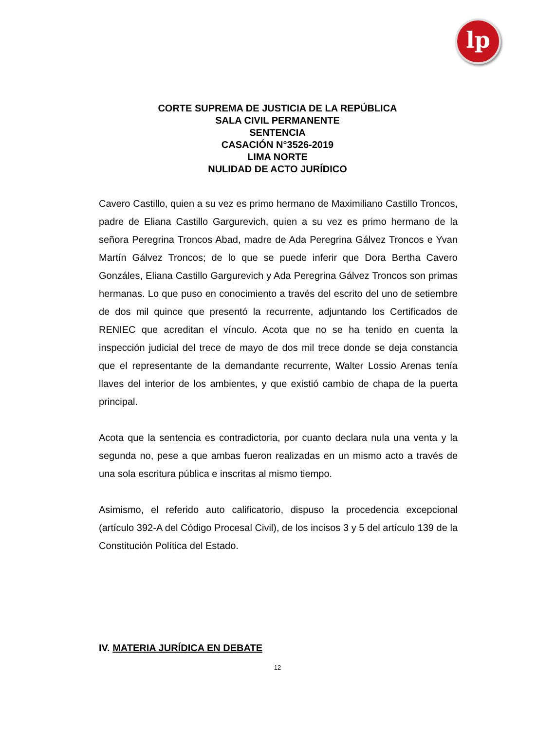lp
CORTE SUPREMA DE JUSTICIA DE LA REPÚBLICA
SALA CIVIL PERMANENTE
SENTENCIA
CASACIÓN N°3526-2019
LIMA NORTE
NULIDAD DE ACTO JURÍDICO
Cavero Castillo, quien a su vez es primo hermano de Maximiliano Castillo Troncos, padre de Eliana Castillo Gargurevich, quien a su vez es primo hermano de la señora Peregrina Troncos Abad, madre de Ada Peregrina Gálvez Troncos e Yvan Martín Gálvez Troncos; de lo que se puede inferir que Dora Bertha Cavero Gonzáles, Eliana Castillo Gargurevich y Ada Peregrina Gálvez Troncos son primas hermanas. Lo que puso en conocimiento a través del escrito del uno de setiembre de dos mil quince que presentó la recurrente, adjuntando los Certificados de RENIEC que acreditan el vínculo. Acota que no se ha tenido en cuenta la inspección judicial del trece de mayo de dos mil trece donde se deja constancia que el representante de la demandante recurrente, Walter Lossio Arenas tenía llaves del interior de los ambientes, y que existió cambio de chapa de la puerta principal.
Acota que la sentencia es contradictoria, por cuanto declara nula una venta y la segunda no, pese a que ambas fueron realizadas en un mismo acto a través de una sola escritura pública e inscritas al mismo tiempo.
Asimismo, el referido auto calificatorio, dispuso la procedencia excepcional (artículo 392-A del Código Procesal Civil), de los incisos 3 y 5 del artículo 139 de la Constitución Política del Estado.
IV. MATERIA JURÍDICA EN DEBATE
12